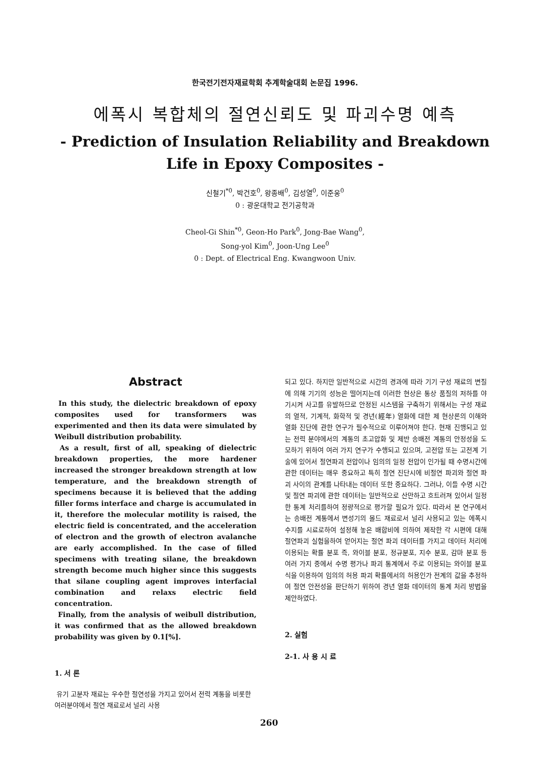한국전기전자재료학회 추계학술대회 논문집 1996.
에폭시 복합체의 절연신뢰도 및 파괴수명 예측
- Prediction of Insulation Reliability and Breakdown
Life in Epoxy Composites -
신철기<sup>*0</sup>, 박건호<sup>0</sup>, 왕종배<sup>0</sup>, 김성열<sup>0</sup>, 이준웅<sup>0</sup>
0 : 광운대학교 전기공학과
Cheol-Gi Shin<sup>*0</sup>, Geon-Ho Park<sup>0</sup>, Jong-Bae Wang<sup>0</sup>,
Song-yol Kim<sup>0</sup>, Joon-Ung Lee<sup>0</sup>
0 : Dept. of Electrical Eng. Kwangwoon Univ.
Abstract
In this study, the dielectric breakdown of epoxy composites used for transformers was experimented and then its data were simulated by Weibull distribution probability.
As a result, first of all, speaking of dielectric breakdown properties, the more hardener increased the stronger breakdown strength at low temperature, and the breakdown strength of specimens because it is believed that the adding filler forms interface and charge is accumulated in it, therefore the molecular motility is raised, the electric field is concentrated, and the acceleration of electron and the growth of electron avalanche are early accomplished. In the case of filled specimens with treating silane, the breakdown strength become much higher since this suggests that silane coupling agent improves interfacial combination and relaxs electric field concentration.
Finally, from the analysis of weibull distribution, it was confirmed that as the allowed breakdown probability was given by 0.1[%].
1. 서 론
유기 고분자 재료는 우수한 절연성을 가지고 있어서 전력 계통을 비롯한 여러분야에서 절연 재료로서 널리 사용
되고 있다. 하지만 일반적으로 시간의 경과에 따라 기기 구성 재료의 변질에 의해 기기의 성능은 떨어지는데 이러한 현상은 통상 품질의 저하를 야기시켜 사고를 유발하므로 안정된 시스템을 구축하기 위해서는 구성 재료의 열적, 기계적, 화학적 및 경년(經年) 열화에 대한 제 현상론의 이해와 열화 진단에 관한 연구가 필수적으로 이루어져야 한다. 현재 진행되고 있는 전력 분야에서의 계통의 초고압화 및 제반 송배전 계통의 안정성을 도모하기 위하여 여러 가지 연구가 수행되고 있으며, 고전압 또는 고전계 기술에 있어서 절연파괴 전압이나 임의의 일정 전압이 인가될 때 수명시간에 관한 데이터는 매우 중요하고 특히 절연 진단시에 비절연 파괴와 절연 파괴 사이의 관계를 나타내는 데이터 또한 중요하다. 그러나, 이들 수명 시간 및 절연 파괴에 관한 데이터는 일반적으로 산만하고 흐트러져 있어서 일정한 통계 처리를하여 정량적으로 평가할 필요가 있다. 따라서 본 연구에서는 송배전 계통에서 변성기의 몰드 재료로서 널리 사용되고 있는 에폭시 수지를 시료로하여 설정해 놓은 배합비에 의하여 제작한 각 시편에 대해 절연파괴 실험을하여 얻어지는 절연 파괴 데이터를 가지고 데이터 처리에 이용되는 확률 분포 즉, 와이블 분포, 정규분포, 지수 분포, 감마 분포 등 여러 가지 중에서 수명 평가나 파괴 통계에서 주로 이용되는 와이블 분포식을 이용하여 임의의 허용 파괴 확률에서의 허용인가 전계의 값을 추정하여 절연 안전성을 판단하기 위하여 경년 열화 데이터의 통계 처리 방법을 제안하였다.
2. 실험
2-1. 사 용 시 료
260